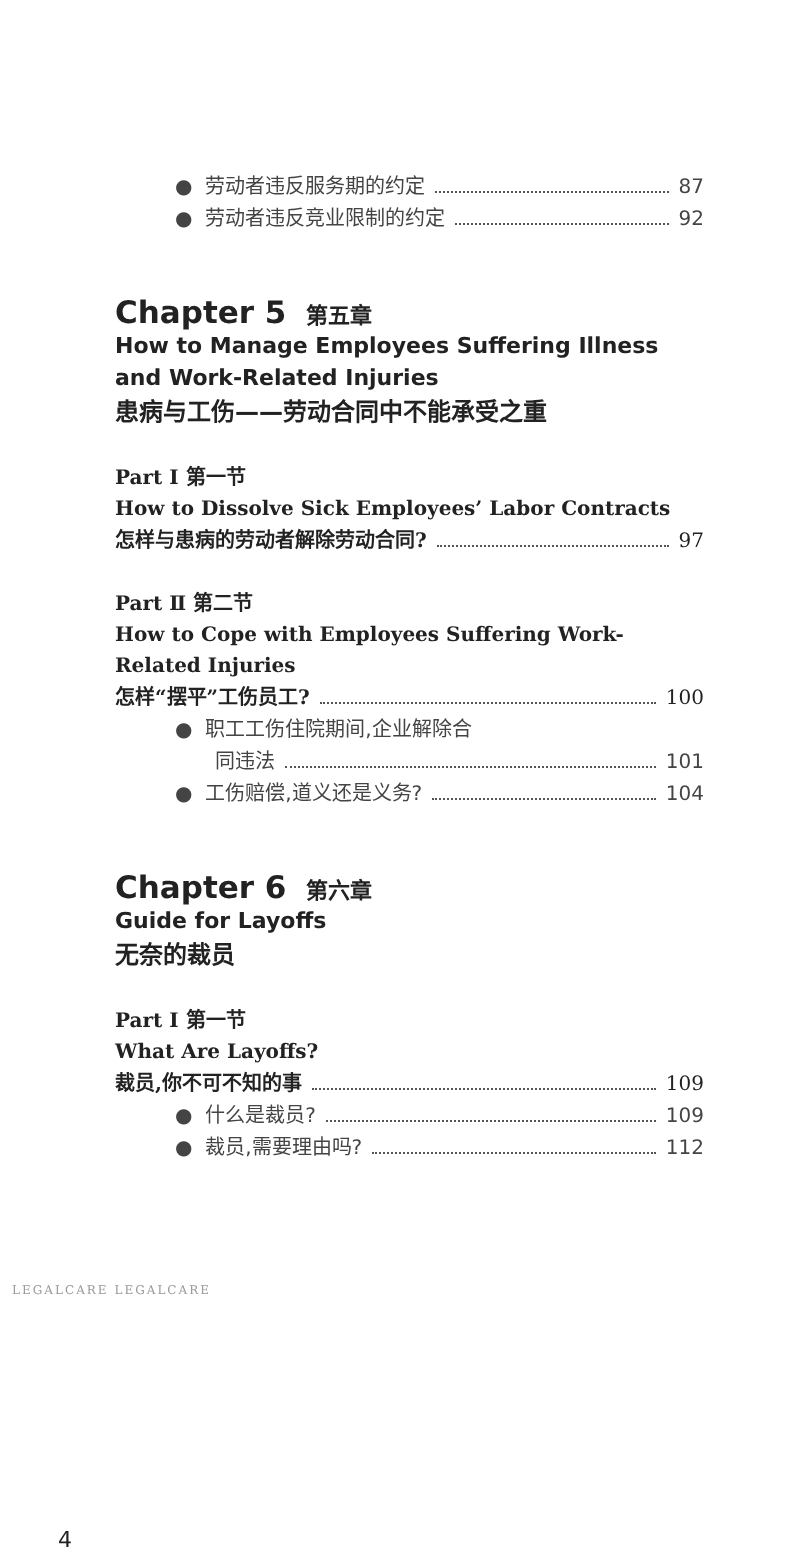● 劳动者违反服务期的约定 87
● 劳动者违反竞业限制的约定 92
Chapter 5 第五章
How to Manage Employees Suffering Illness and Work-Related Injuries
患病与工伤——劳动合同中不能承受之重
Part Ⅰ 第一节
How to Dissolve Sick Employees’ Labor Contracts
怎样与患病的劳动者解除劳动合同? 97
Part Ⅱ 第二节
How to Cope with Employees Suffering Work-Related Injuries
怎样“摆平”工伤员工? 100
● 职工工伤住院期间,企业解除合
同违法 101
● 工伤赔偿,道义还是义务? 104
Chapter 6 第六章
Guide for Layoffs
无奈的裁员
Part Ⅰ 第一节
What Are Layoffs?
裁员,你不可不知的事 109
● 什么是裁员? 109
● 裁员,需要理由吗? 112
LEGALCARE LEGALCARE
4